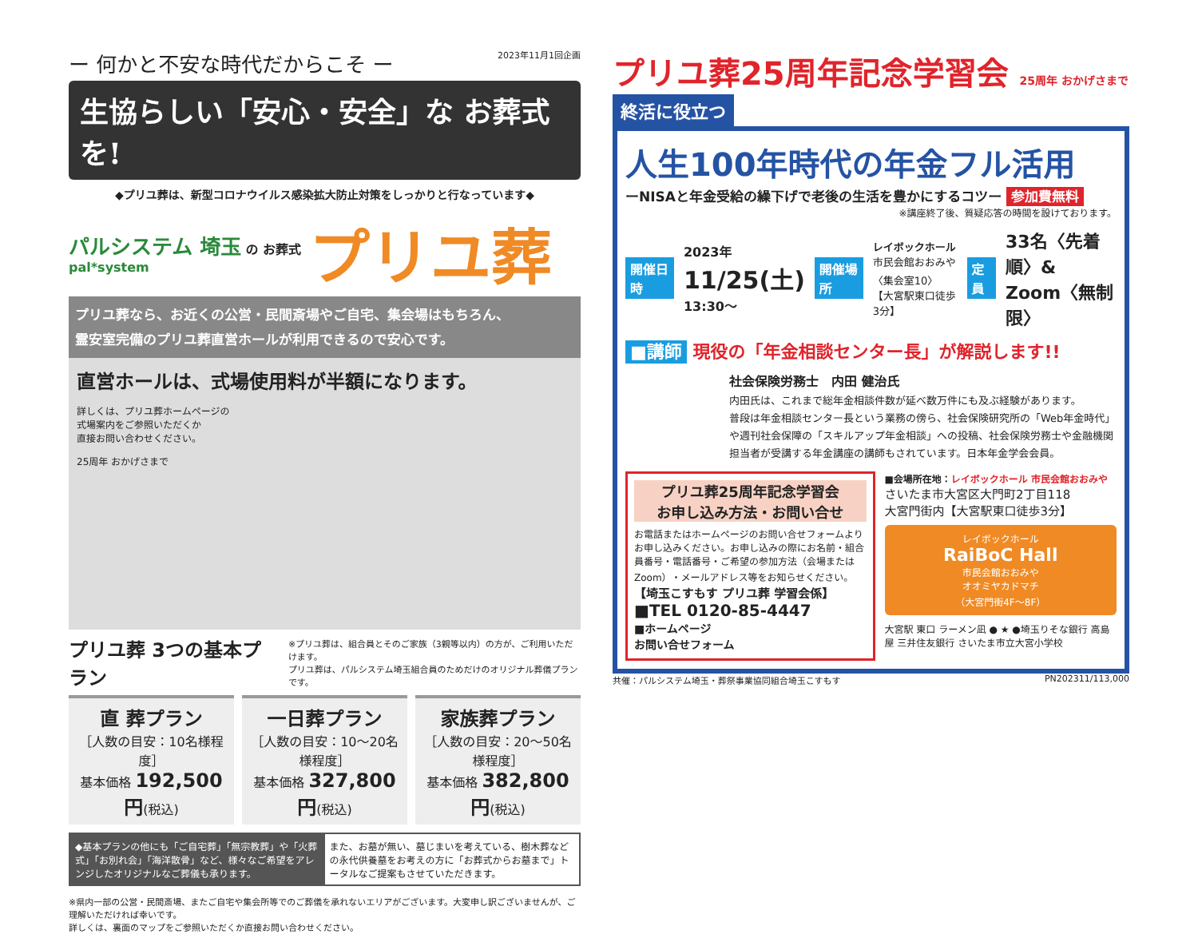ー 何かと不安な時代だからこそ ー 2023年11月1回企画
生協らしい「安心・安全」な お葬式を!
◆プリユ葬は、新型コロナウイルス感染拡大防止対策をしっかりと行なっています◆
パルシステム 埼玉 の お葬式
pal*system
プリユ葬
プリユ葬なら、お近くの公営・民間斎場やご自宅、集会場はもちろん、
霊安室完備のプリユ葬直営ホールが利用できるので安心です。
直営ホールは、式場使用料が半額になります。
詳しくは、プリユ葬ホームページの
式場案内をご参照いただくか
直接お問い合わせください。
25周年 おかげさまで
プリユ葬 3つの基本プラン ※プリユ葬は、組合員とそのご家族（3親等以内）の方が、ご利用いただけます。
プリユ葬は、パルシステム埼玉組合員のためだけのオリジナル葬儀プランです。
直 葬プラン
［人数の目安：10名様程度］
基本価格 192,500円(税込)
一日葬プラン
［人数の目安：10～20名様程度］
基本価格 327,800円(税込)
家族葬プラン
［人数の目安：20～50名様程度］
基本価格 382,800円(税込)
◆基本プランの他にも「ご自宅葬」「無宗教葬」や「火葬式」「お別れ会」「海洋散骨」など、様々なご希望をアレンジしたオリジナルなご葬儀も承ります。
また、お墓が無い、墓じまいを考えている、樹木葬などの永代供養墓をお考えの方に「お葬式からお墓まで」トータルなご提案もさせていただきます。
※県内一部の公営・民間斎場、またご自宅や集会所等でのご葬儀を承れないエリアがございます。大変申し訳ございませんが、ご理解いただければ幸いです。
詳しくは、裏面のマップをご参照いただくか直接お問い合わせください。
プリユ葬25周年記念学習会 25周年 おかげさまで
終活に役立つ
人生100年時代の年金フル活用
ーNISAと年金受給の繰下げで老後の生活を豊かにするコツー 参加費無料
※講座終了後、質疑応答の時間を設けております。
開催日時 2023年
11/25(土)
13:30～ 開催場所 レイボックホール
市民会館おおみや
〈集会室10〉
【大宮駅東口徒歩3分】 定員 33名〈先着順〉&
Zoom〈無制限〉
■講師 現役の「年金相談センター長」が解説します!!
社会保険労務士　内田 健治氏
内田氏は、これまで総年金相談件数が延べ数万件にも及ぶ経験があります。
普段は年金相談センター長という業務の傍ら、社会保険研究所の「Web年金時代」や週刊社会保障の「スキルアップ年金相談」への投稿、社会保険労務士や金融機関担当者が受講する年金講座の講師もされています。日本年金学会会員。
プリユ葬25周年記念学習会
お申し込み方法・お問い合せ
お電話またはホームページのお問い合せフォームよりお申し込みください。お申し込みの際にお名前・組合員番号・電話番号・ご希望の参加方法（会場またはZoom）・メールアドレス等をお知らせください。
【埼玉こすもす プリユ葬 学習会係】
■TEL 0120-85-4447
■ホームページ
お問い合せフォーム
■会場所在地：レイボックホール 市民会館おおみや
さいたま市大宮区大門町2丁目118
大宮門街内【大宮駅東口徒歩3分】
レイボックホール
RaiBoC Hall
市民会館おおみや
オオミヤカドマチ
（大宮門街4F～8F）
大宮駅 東口 ラーメン凪 ● ★ ●埼玉りそな銀行 高島屋 三井住友銀行 さいたま市立大宮小学校
共催：パルシステム埼玉・葬祭事業協同組合埼玉こすもす PN202311/113,000